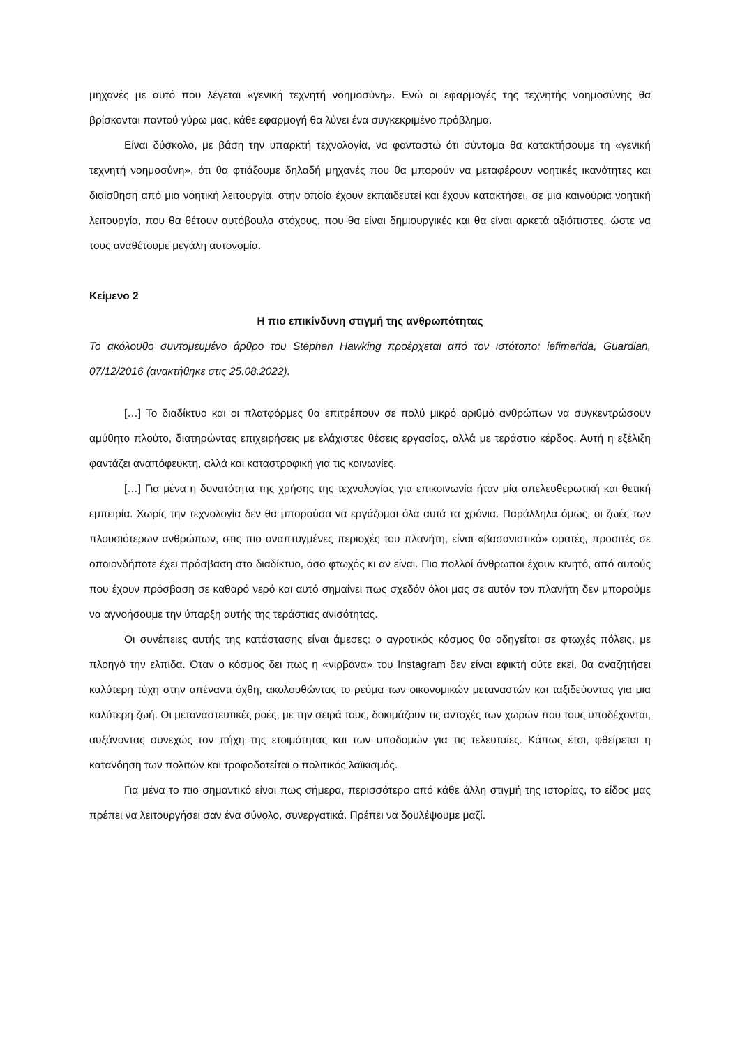μηχανές με αυτό που λέγεται «γενική τεχνητή νοημοσύνη». Ενώ οι εφαρμογές της τεχνητής νοημοσύνης θα βρίσκονται παντού γύρω μας, κάθε εφαρμογή θα λύνει ένα συγκεκριμένο πρόβλημα.
Είναι δύσκολο, με βάση την υπαρκτή τεχνολογία, να φανταστώ ότι σύντομα θα κατακτήσουμε τη «γενική τεχνητή νοημοσύνη», ότι θα φτιάξουμε δηλαδή μηχανές που θα μπορούν να μεταφέρουν νοητικές ικανότητες και διαίσθηση από μια νοητική λειτουργία, στην οποία έχουν εκπαιδευτεί και έχουν κατακτήσει, σε μια καινούρια νοητική λειτουργία, που θα θέτουν αυτόβουλα στόχους, που θα είναι δημιουργικές και θα είναι αρκετά αξιόπιστες, ώστε να τους αναθέτουμε μεγάλη αυτονομία.
Κείμενο 2
Η πιο επικίνδυνη στιγμή της ανθρωπότητας
Το ακόλουθο συντομευμένο άρθρο του Stephen Hawking προέρχεται από τον ιστότοπο: iefimerida, Guardian, 07/12/2016 (ανακτήθηκε στις 25.08.2022).
[…] Το διαδίκτυο και οι πλατφόρμες θα επιτρέπουν σε πολύ μικρό αριθμό ανθρώπων να συγκεντρώσουν αμύθητο πλούτο, διατηρώντας επιχειρήσεις με ελάχιστες θέσεις εργασίας, αλλά με τεράστιο κέρδος. Αυτή η εξέλιξη φαντάζει αναπόφευκτη, αλλά και καταστροφική για τις κοινωνίες.
[…] Για μένα η δυνατότητα της χρήσης της τεχνολογίας για επικοινωνία ήταν μία απελευθερωτική και θετική εμπειρία. Χωρίς την τεχνολογία δεν θα μπορούσα να εργάζομαι όλα αυτά τα χρόνια. Παράλληλα όμως, οι ζωές των πλουσιότερων ανθρώπων, στις πιο αναπτυγμένες περιοχές του πλανήτη, είναι «βασανιστικά» ορατές, προσιτές σε οποιονδήποτε έχει πρόσβαση στο διαδίκτυο, όσο φτωχός κι αν είναι. Πιο πολλοί άνθρωποι έχουν κινητό, από αυτούς που έχουν πρόσβαση σε καθαρό νερό και αυτό σημαίνει πως σχεδόν όλοι μας σε αυτόν τον πλανήτη δεν μπορούμε να αγνοήσουμε την ύπαρξη αυτής της τεράστιας ανισότητας.
Οι συνέπειες αυτής της κατάστασης είναι άμεσες: ο αγροτικός κόσμος θα οδηγείται σε φτωχές πόλεις, με πλοηγό την ελπίδα. Όταν ο κόσμος δει πως η «νιρβάνα» του Instagram δεν είναι εφικτή ούτε εκεί, θα αναζητήσει καλύτερη τύχη στην απέναντι όχθη, ακολουθώντας το ρεύμα των οικονομικών μεταναστών και ταξιδεύοντας για μια καλύτερη ζωή. Οι μεταναστευτικές ροές, με την σειρά τους, δοκιμάζουν τις αντοχές των χωρών που τους υποδέχονται, αυξάνοντας συνεχώς τον πήχη της ετοιμότητας και των υποδομών για τις τελευταίες. Κάπως έτσι, φθείρεται η κατανόηση των πολιτών και τροφοδοτείται ο πολιτικός λαϊκισμός.
Για μένα το πιο σημαντικό είναι πως σήμερα, περισσότερο από κάθε άλλη στιγμή της ιστορίας, το είδος μας πρέπει να λειτουργήσει σαν ένα σύνολο, συνεργατικά. Πρέπει να δουλέψουμε μαζί.